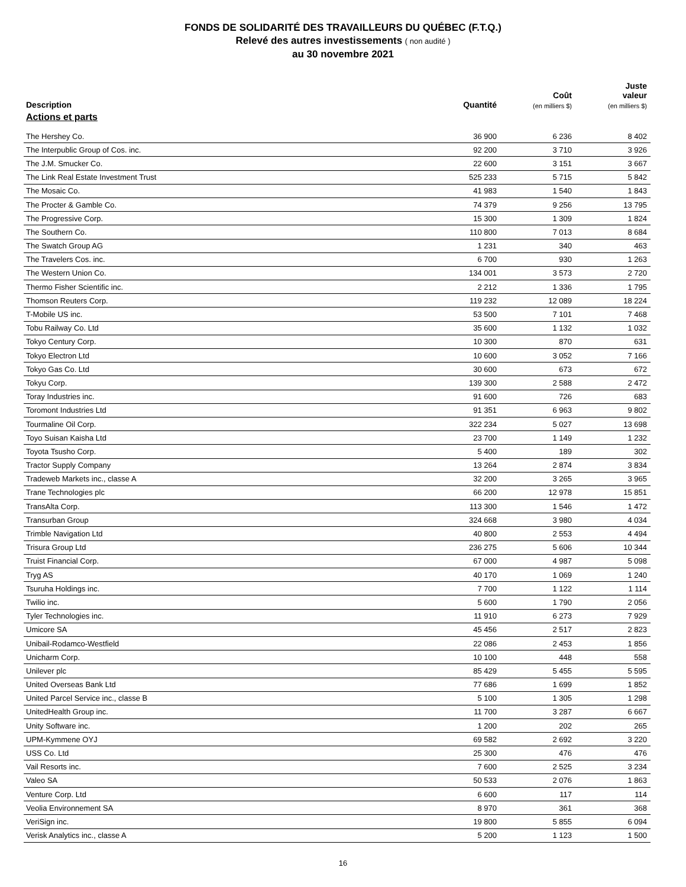FONDS DE SOLIDARITÉ DES TRAVAILLEURS DU QUÉBEC (F.T.Q.)
Relevé des autres investissements ( non audité )
au 30 novembre 2021
| Description | Quantité | Coût (en milliers $) | Juste valeur (en milliers $) |
| --- | --- | --- | --- |
| Actions et parts | | | |
| The Hershey Co. | 36 900 | 6 236 | 8 402 |
| The Interpublic Group of Cos. inc. | 92 200 | 3 710 | 3 926 |
| The J.M. Smucker Co. | 22 600 | 3 151 | 3 667 |
| The Link Real Estate Investment Trust | 525 233 | 5 715 | 5 842 |
| The Mosaic Co. | 41 983 | 1 540 | 1 843 |
| The Procter & Gamble Co. | 74 379 | 9 256 | 13 795 |
| The Progressive Corp. | 15 300 | 1 309 | 1 824 |
| The Southern Co. | 110 800 | 7 013 | 8 684 |
| The Swatch Group AG | 1 231 | 340 | 463 |
| The Travelers Cos. inc. | 6 700 | 930 | 1 263 |
| The Western Union Co. | 134 001 | 3 573 | 2 720 |
| Thermo Fisher Scientific inc. | 2 212 | 1 336 | 1 795 |
| Thomson Reuters Corp. | 119 232 | 12 089 | 18 224 |
| T-Mobile US inc. | 53 500 | 7 101 | 7 468 |
| Tobu Railway Co. Ltd | 35 600 | 1 132 | 1 032 |
| Tokyo Century Corp. | 10 300 | 870 | 631 |
| Tokyo Electron Ltd | 10 600 | 3 052 | 7 166 |
| Tokyo Gas Co. Ltd | 30 600 | 673 | 672 |
| Tokyu Corp. | 139 300 | 2 588 | 2 472 |
| Toray Industries inc. | 91 600 | 726 | 683 |
| Toromont Industries Ltd | 91 351 | 6 963 | 9 802 |
| Tourmaline Oil Corp. | 322 234 | 5 027 | 13 698 |
| Toyo Suisan Kaisha Ltd | 23 700 | 1 149 | 1 232 |
| Toyota Tsusho Corp. | 5 400 | 189 | 302 |
| Tractor Supply Company | 13 264 | 2 874 | 3 834 |
| Tradeweb Markets inc., classe A | 32 200 | 3 265 | 3 965 |
| Trane Technologies plc | 66 200 | 12 978 | 15 851 |
| TransAlta Corp. | 113 300 | 1 546 | 1 472 |
| Transurban Group | 324 668 | 3 980 | 4 034 |
| Trimble Navigation Ltd | 40 800 | 2 553 | 4 494 |
| Trisura Group Ltd | 236 275 | 5 606 | 10 344 |
| Truist Financial Corp. | 67 000 | 4 987 | 5 098 |
| Tryg AS | 40 170 | 1 069 | 1 240 |
| Tsuruha Holdings inc. | 7 700 | 1 122 | 1 114 |
| Twilio inc. | 5 600 | 1 790 | 2 056 |
| Tyler Technologies inc. | 11 910 | 6 273 | 7 929 |
| Umicore SA | 45 456 | 2 517 | 2 823 |
| Unibail-Rodamco-Westfield | 22 086 | 2 453 | 1 856 |
| Unicharm Corp. | 10 100 | 448 | 558 |
| Unilever plc | 85 429 | 5 455 | 5 595 |
| United Overseas Bank Ltd | 77 686 | 1 699 | 1 852 |
| United Parcel Service inc., classe B | 5 100 | 1 305 | 1 298 |
| UnitedHealth Group inc. | 11 700 | 3 287 | 6 667 |
| Unity Software inc. | 1 200 | 202 | 265 |
| UPM-Kymmene OYJ | 69 582 | 2 692 | 3 220 |
| USS Co. Ltd | 25 300 | 476 | 476 |
| Vail Resorts inc. | 7 600 | 2 525 | 3 234 |
| Valeo SA | 50 533 | 2 076 | 1 863 |
| Venture Corp. Ltd | 6 600 | 117 | 114 |
| Veolia Environnement SA | 8 970 | 361 | 368 |
| VeriSign inc. | 19 800 | 5 855 | 6 094 |
| Verisk Analytics inc., classe A | 5 200 | 1 123 | 1 500 |
16